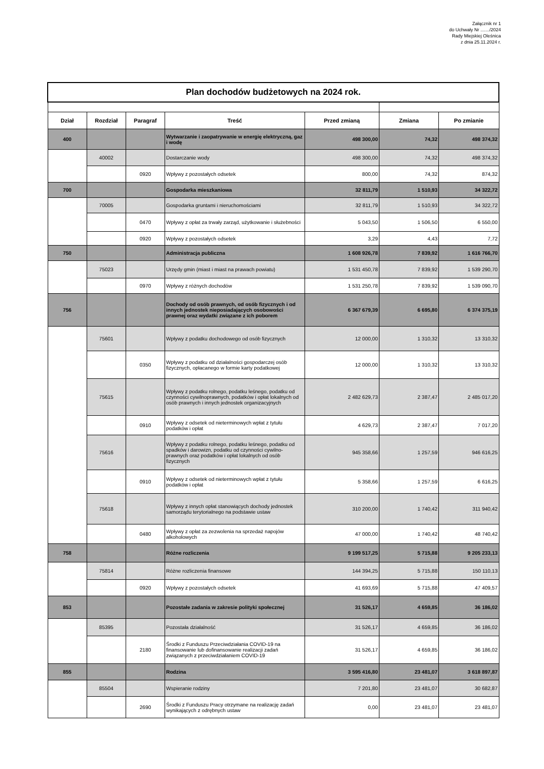Załącznik nr 1
do Uchwały Nr ......./2024
Rady Miejskiej Oleśnica
z dnia 25.11.2024 r.
| Plan dochodów budżetowych na 2024 rok. | | | | | | |
| Dział | Rozdział | Paragraf | Treść | Przed zmianą | Zmiana | Po zmianie |
| 400 | | | Wytwarzanie i zaopatrywanie w energię elektryczną, gaz i wodę | 498 300,00 | 74,32 | 498 374,32 |
| | 40002 | | Dostarczanie wody | 498 300,00 | 74,32 | 498 374,32 |
| | | 0920 | Wpływy z pozostałych odsetek | 800,00 | 74,32 | 874,32 |
| 700 | | | Gospodarka mieszkaniowa | 32 811,79 | 1 510,93 | 34 322,72 |
| | 70005 | | Gospodarka gruntami i nieruchomościami | 32 811,79 | 1 510,93 | 34 322,72 |
| | | 0470 | Wpływy z opłat za trwały zarząd, użytkowanie i służebności | 5 043,50 | 1 506,50 | 6 550,00 |
| | | 0920 | Wpływy z pozostałych odsetek | 3,29 | 4,43 | 7,72 |
| 750 | | | Administracja publiczna | 1 608 926,78 | 7 839,92 | 1 616 766,70 |
| | 75023 | | Urzędy gmin (miast i miast na prawach powiatu) | 1 531 450,78 | 7 839,92 | 1 539 290,70 |
| | | 0970 | Wpływy z różnych dochodów | 1 531 250,78 | 7 839,92 | 1 539 090,70 |
| 756 | | | Dochody od osób prawnych, od osób fizycznych i od innych jednostek nieposiadających osobowości prawnej oraz wydatki związane z ich poborem | 6 367 679,39 | 6 695,80 | 6 374 375,19 |
| | 75601 | | Wpływy z podatku dochodowego od osób fizycznych | 12 000,00 | 1 310,32 | 13 310,32 |
| | | 0350 | Wpływy z podatku od działalności gospodarczej osób fizycznych, opłacanego w formie karty podatkowej | 12 000,00 | 1 310,32 | 13 310,32 |
| | 75615 | | Wpływy z podatku rolnego, podatku leśnego, podatku od czynności cywilnoprawnych, podatków i opłat lokalnych od osób prawnych i innych jednostek organizacyjnych | 2 482 629,73 | 2 387,47 | 2 485 017,20 |
| | | 0910 | Wpływy z odsetek od nieterminowych wpłat z tytułu podatków i opłat | 4 629,73 | 2 387,47 | 7 017,20 |
| | 75616 | | Wpływy z podatku rolnego, podatku leśnego, podatku od spadków i darowizn, podatku od czynności cywilno-prawnych oraz podatków i opłat lokalnych od osób fizycznych | 945 358,66 | 1 257,59 | 946 616,25 |
| | | 0910 | Wpływy z odsetek od nieterminowych wpłat z tytułu podatków i opłat | 5 358,66 | 1 257,59 | 6 616,25 |
| | 75618 | | Wpływy z innych opłat stanowiących dochody jednostek samorządu terytorialnego na podstawie ustaw | 310 200,00 | 1 740,42 | 311 940,42 |
| | | 0480 | Wpływy z opłat za zezwolenia na sprzedaż napojów alkoholowych | 47 000,00 | 1 740,42 | 48 740,42 |
| 758 | | | Różne rozliczenia | 9 199 517,25 | 5 715,88 | 9 205 233,13 |
| | 75814 | | Różne rozliczenia finansowe | 144 394,25 | 5 715,88 | 150 110,13 |
| | | 0920 | Wpływy z pozostałych odsetek | 41 693,69 | 5 715,88 | 47 409,57 |
| 853 | | | Pozostałe zadania w zakresie polityki społecznej | 31 526,17 | 4 659,85 | 36 186,02 |
| | 85395 | | Pozostała działalność | 31 526,17 | 4 659,85 | 36 186,02 |
| | | 2180 | Środki z Funduszu Przeciwdziałania COVID-19 na finansowanie lub dofinansowanie realizacji zadań związanych z przeciwdziałaniem COVID-19 | 31 526,17 | 4 659,85 | 36 186,02 |
| 855 | | | Rodzina | 3 595 416,80 | 23 481,07 | 3 618 897,87 |
| | 85504 | | Wspieranie rodziny | 7 201,80 | 23 481,07 | 30 682,87 |
| | | 2690 | Środki z Funduszu Pracy otrzymane na realizację zadań wynikających z odrębnych ustaw | 0,00 | 23 481,07 | 23 481,07 |